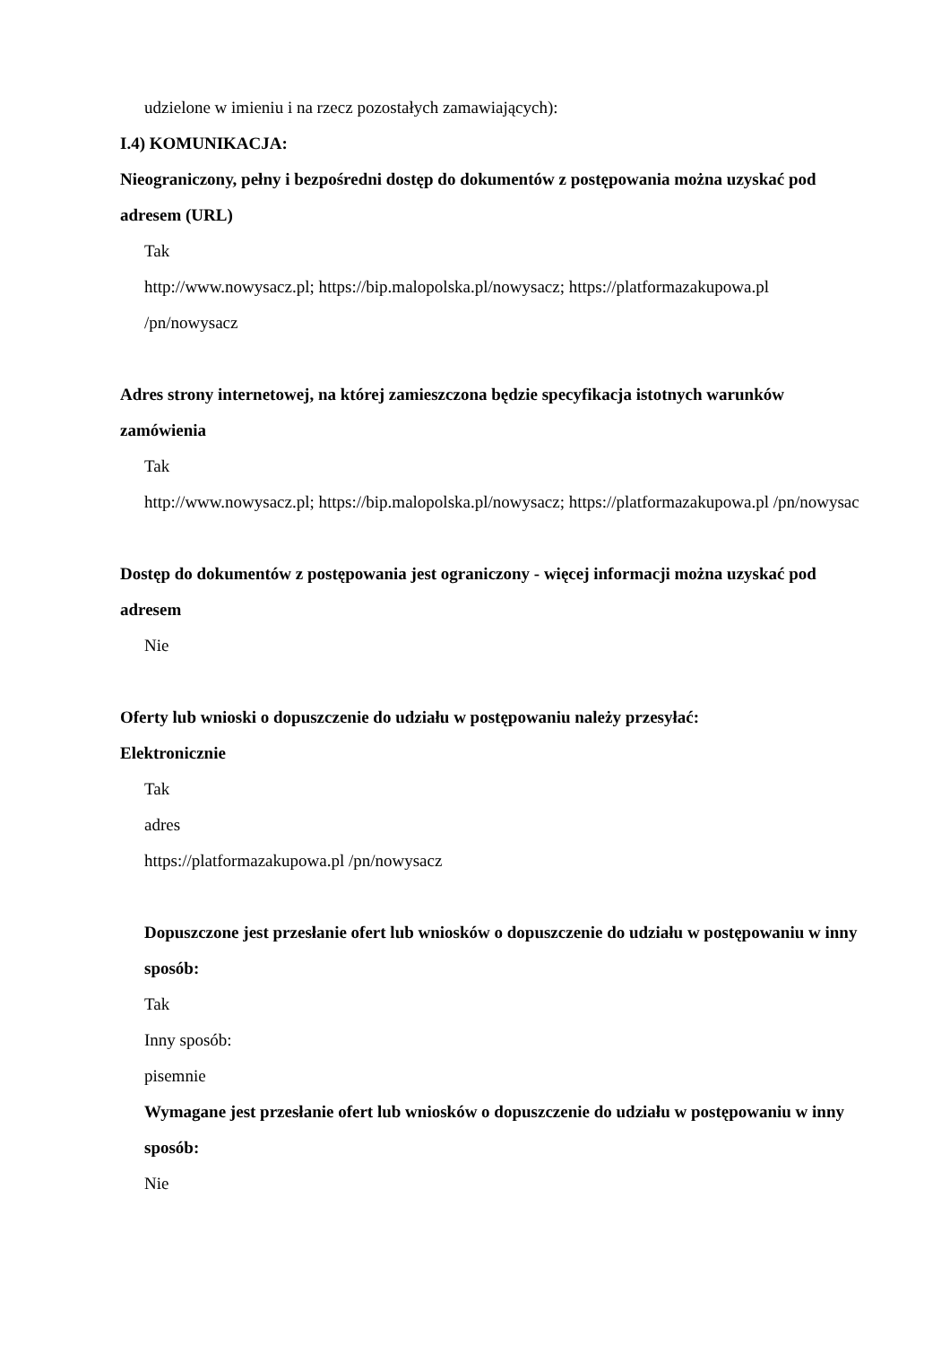udzielone w imieniu i na rzecz pozostałych zamawiających):
I.4) KOMUNIKACJA:
Nieograniczony, pełny i bezpośredni dostęp do dokumentów z postępowania można uzyskać pod adresem (URL)
Tak
http://www.nowysacz.pl; https://bip.malopolska.pl/nowysacz; https://platformazakupowa.pl /pn/nowysacz
Adres strony internetowej, na której zamieszczona będzie specyfikacja istotnych warunków zamówienia
Tak
http://www.nowysacz.pl; https://bip.malopolska.pl/nowysacz; https://platformazakupowa.pl /pn/nowysac
Dostęp do dokumentów z postępowania jest ograniczony - więcej informacji można uzyskać pod adresem
Nie
Oferty lub wnioski o dopuszczenie do udziału w postępowaniu należy przesyłać:
Elektronicznie
Tak
adres
https://platformazakupowa.pl /pn/nowysacz
Dopuszczone jest przesłanie ofert lub wniosków o dopuszczenie do udziału w postępowaniu w inny sposób:
Tak
Inny sposób:
pisemnie
Wymagane jest przesłanie ofert lub wniosków o dopuszczenie do udziału w postępowaniu w inny sposób:
Nie